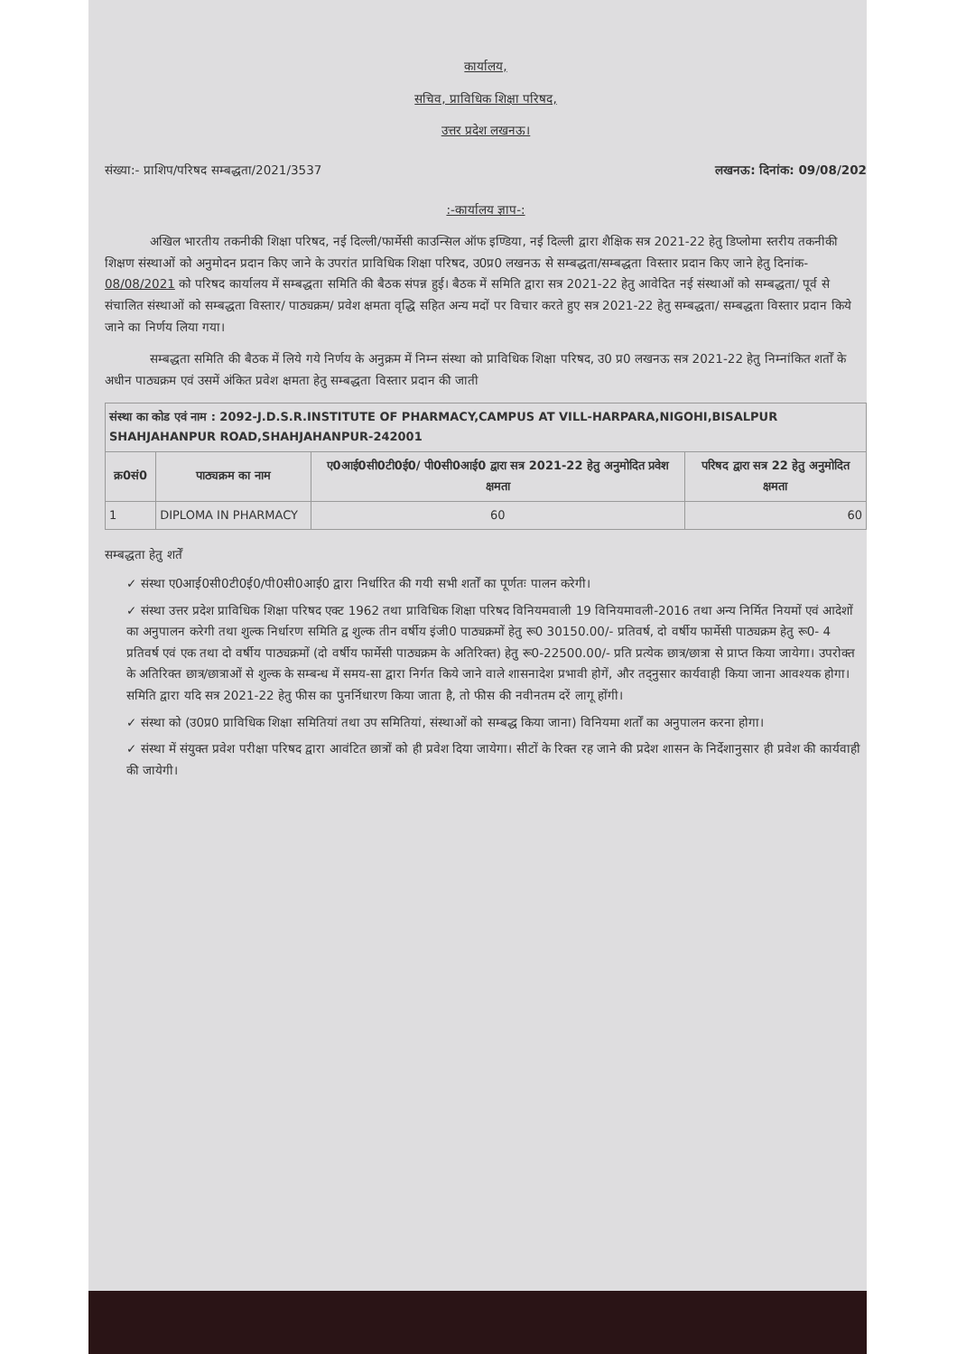कार्यालय,
सचिव, प्राविधिक शिक्षा परिषद,
उत्तर प्रदेश लखनऊ।
संख्या:- प्राशिप/परिषद सम्बद्धता/2021/3537 लखनऊ: दिनांक: 09/08/202
:-कार्यालय ज्ञाप-:
अखिल भारतीय तकनीकी शिक्षा परिषद, नई दिल्ली/फार्मेसी काउन्सिल ऑफ इण्डिया, नई दिल्ली द्वारा शैक्षिक सत्र 2021-22 हेतु डिप्लोमा स्तरीय तकनीकी शिक्षण संस्थाओं को अनुमोदन प्रदान किए जाने के उपरांत प्राविधिक शिक्षा परिषद, उ0प्र0 लखनऊ से सम्बद्धता/सम्बद्धता विस्तार प्रदान किए जाने हेतु दिनांक- 08/08/2021 को परिषद कार्यालय में सम्बद्धता समिति की बैठक संपन्न हुई। बैठक में समिति द्वारा सत्र 2021-22 हेतु आवेदित नई संस्थाओं को सम्बद्धता/ पूर्व से संचालित संस्थाओं को सम्बद्धता विस्तार/ पाठ्यक्रम/ प्रवेश क्षमता वृद्धि सहित अन्य मदों पर विचार करते हुए सत्र 2021-22 हेतु सम्बद्धता/ सम्बद्धता विस्तार प्रदान किये जाने का निर्णय लिया गया।
सम्बद्धता समिति की बैठक में लिये गये निर्णय के अनुक्रम में निम्न संस्था को प्राविधिक शिक्षा परिषद, उ0 प्र0 लखनऊ सत्र 2021-22 हेतु निम्नांकित शर्तों के अधीन पाठ्यक्रम एवं उसमें अंकित प्रवेश क्षमता हेतु सम्बद्धता विस्तार प्रदान की जाती
| संस्था का कोड एवं नाम : 2092-J.D.S.R.INSTITUTE OF PHARMACY,CAMPUS AT VILL-HARPARA,NIGOHI,BISALPUR SHAHJAHANPUR ROAD,SHAHJAHANPUR-242001 | | | |
| --- | --- | --- | --- |
| क्र0सं0 | पाठ्यक्रम का नाम | ए0आई0सी0टी0ई0/ पी0सी0आई0 द्वारा सत्र 2021-22 हेतु अनुमोदित प्रवेश क्षमता | परिषद द्वारा सत्र 22 हेतु अनुमोदित क्षमता |
| 1 | DIPLOMA IN PHARMACY | 60 | 60 |
सम्बद्धता हेतु शर्तें
✓ संस्था ए0आई0सी0टी0ई0/पी0सी0आई0 द्वारा निर्धारित की गयी सभी शर्तों का पूर्णतः पालन करेगी।
✓ संस्था उत्तर प्रदेश प्राविधिक शिक्षा परिषद एक्ट 1962 तथा प्राविधिक शिक्षा परिषद विनियमवाली 19 विनियमावली-2016 तथा अन्य निर्मित नियमों एवं आदेशों का अनुपालन करेगी तथा शुल्क निर्धारण समिति द्व शुल्क तीन वर्षीय इंजी0 पाठ्यक्रमों हेतु रू0 30150.00/- प्रतिवर्ष, दो वर्षीय फार्मेसी पाठ्यक्रम हेतु रू0- 4 प्रतिवर्ष एवं एक तथा दो वर्षीय पाठ्यक्रमों (दो वर्षीय फार्मेसी पाठ्यक्रम के अतिरिक्त) हेतु रू0-22500.00/- प्रति प्रत्येक छात्र/छात्रा से प्राप्त किया जायेगा। उपरोक्त के अतिरिक्त छात्र/छात्राओं से शुल्क के सम्बन्ध में समय-सा द्वारा निर्गत किये जाने वाले शासनादेश प्रभावी होगें, और तद्नुसार कार्यवाही किया जाना आवश्यक होगा। समिति द्वारा यदि सत्र 2021-22 हेतु फीस का पुनर्निधारण किया जाता है, तो फीस की नवीनतम दरें लागू होंगी।
✓ संस्था को (उ0प्र0 प्राविधिक शिक्षा समितियां तथा उप समितियां, संस्थाओं को सम्बद्ध किया जाना) विनियमा शर्तों का अनुपालन करना होगा।
✓ संस्था में संयुक्त प्रवेश परीक्षा परिषद द्वारा आवंटित छात्रों को ही प्रवेश दिया जायेगा। सीटों के रिक्त रह जाने की प्रदेश शासन के निर्देशानुसार ही प्रवेश की कार्यवाही की जायेगी।